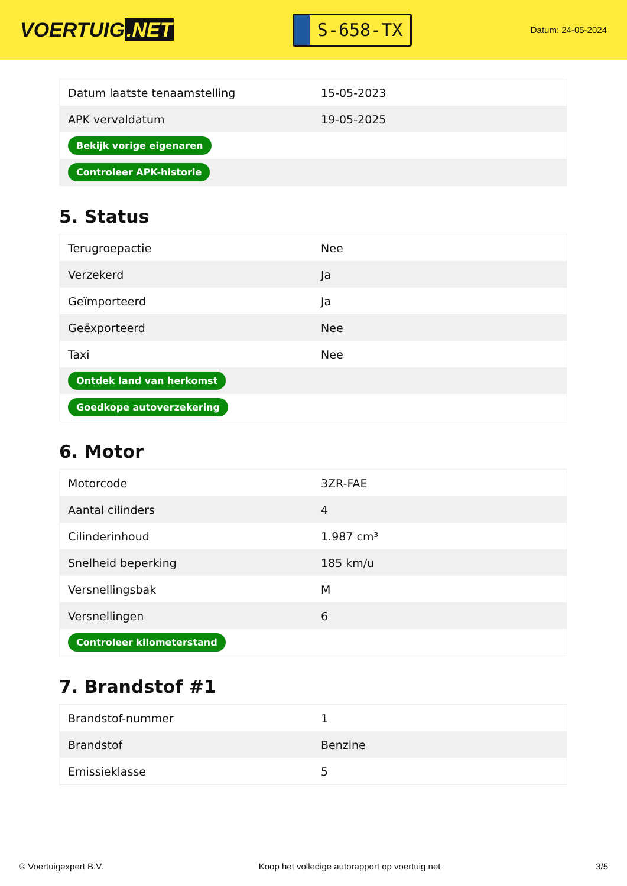VOERTUIG.NET
S-658-TX
Datum: 24-05-2024
| Datum laatste tenaamstelling | 15-05-2023 |
| APK vervaldatum | 19-05-2025 |
| Bekijk vorige eigenaren | |
| Controleer APK-historie | |
5. Status
| Terugroepactie | Nee |
| Verzekerd | Ja |
| Geïmporteerd | Ja |
| Geëxporteerd | Nee |
| Taxi | Nee |
| Ontdek land van herkomst | |
| Goedkope autoverzekering | |
6. Motor
| Motorcode | 3ZR-FAE |
| Aantal cilinders | 4 |
| Cilinderinhoud | 1.987 cm³ |
| Snelheid beperking | 185 km/u |
| Versnellingsbak | M |
| Versnellingen | 6 |
| Controleer kilometerstand | |
7. Brandstof #1
| Brandstof-nummer | 1 |
| Brandstof | Benzine |
| Emissieklasse | 5 |
© Voertuigexpert B.V. Koop het volledige autorapport op voertuig.net 3/5